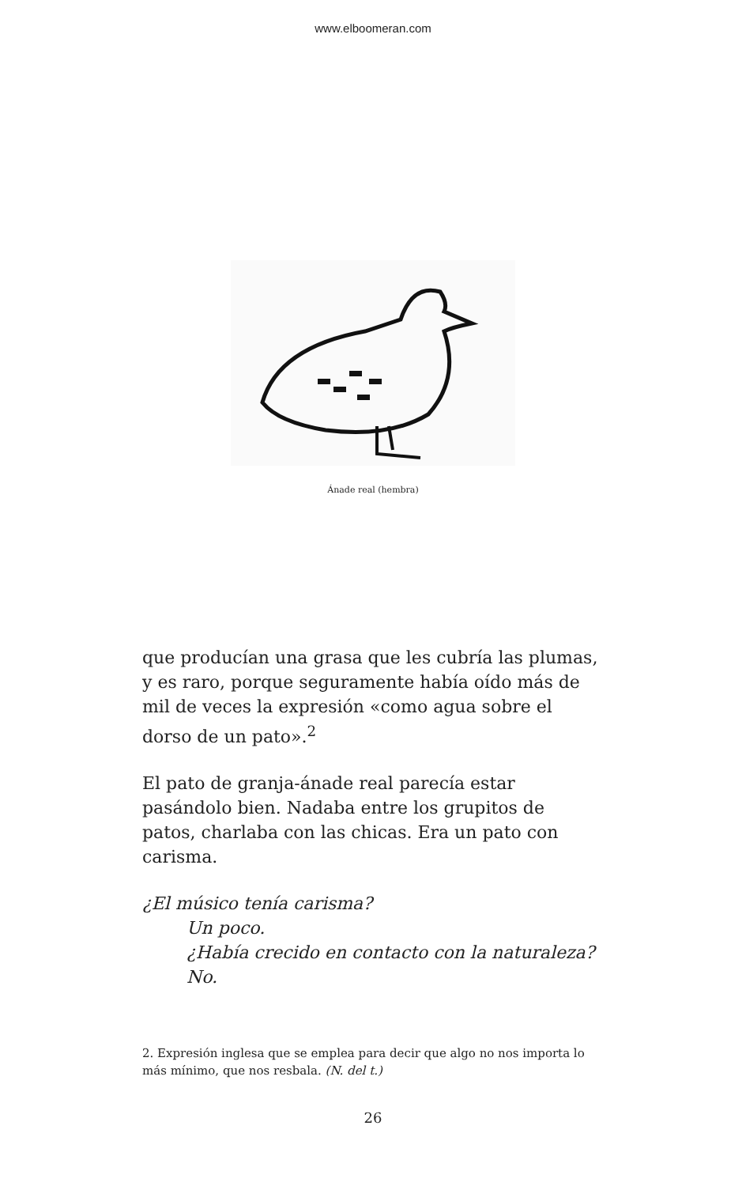www.elboomeran.com
Ánade real (hembra)
que producían una grasa que les cubría las plumas, y es raro, porque seguramente había oído más de mil de veces la expresión «como agua sobre el dorso de un pato».<sup>2</sup>
El pato de granja-ánade real parecía estar pasándolo bien. Nadaba entre los grupitos de patos, charlaba con las chicas. Era un pato con carisma.
¿El músico tenía carisma?
Un poco.
¿Había crecido en contacto con la naturaleza?
No.
2. Expresión inglesa que se emplea para decir que algo no nos importa lo más mínimo, que nos resbala. (N. del t.)
26